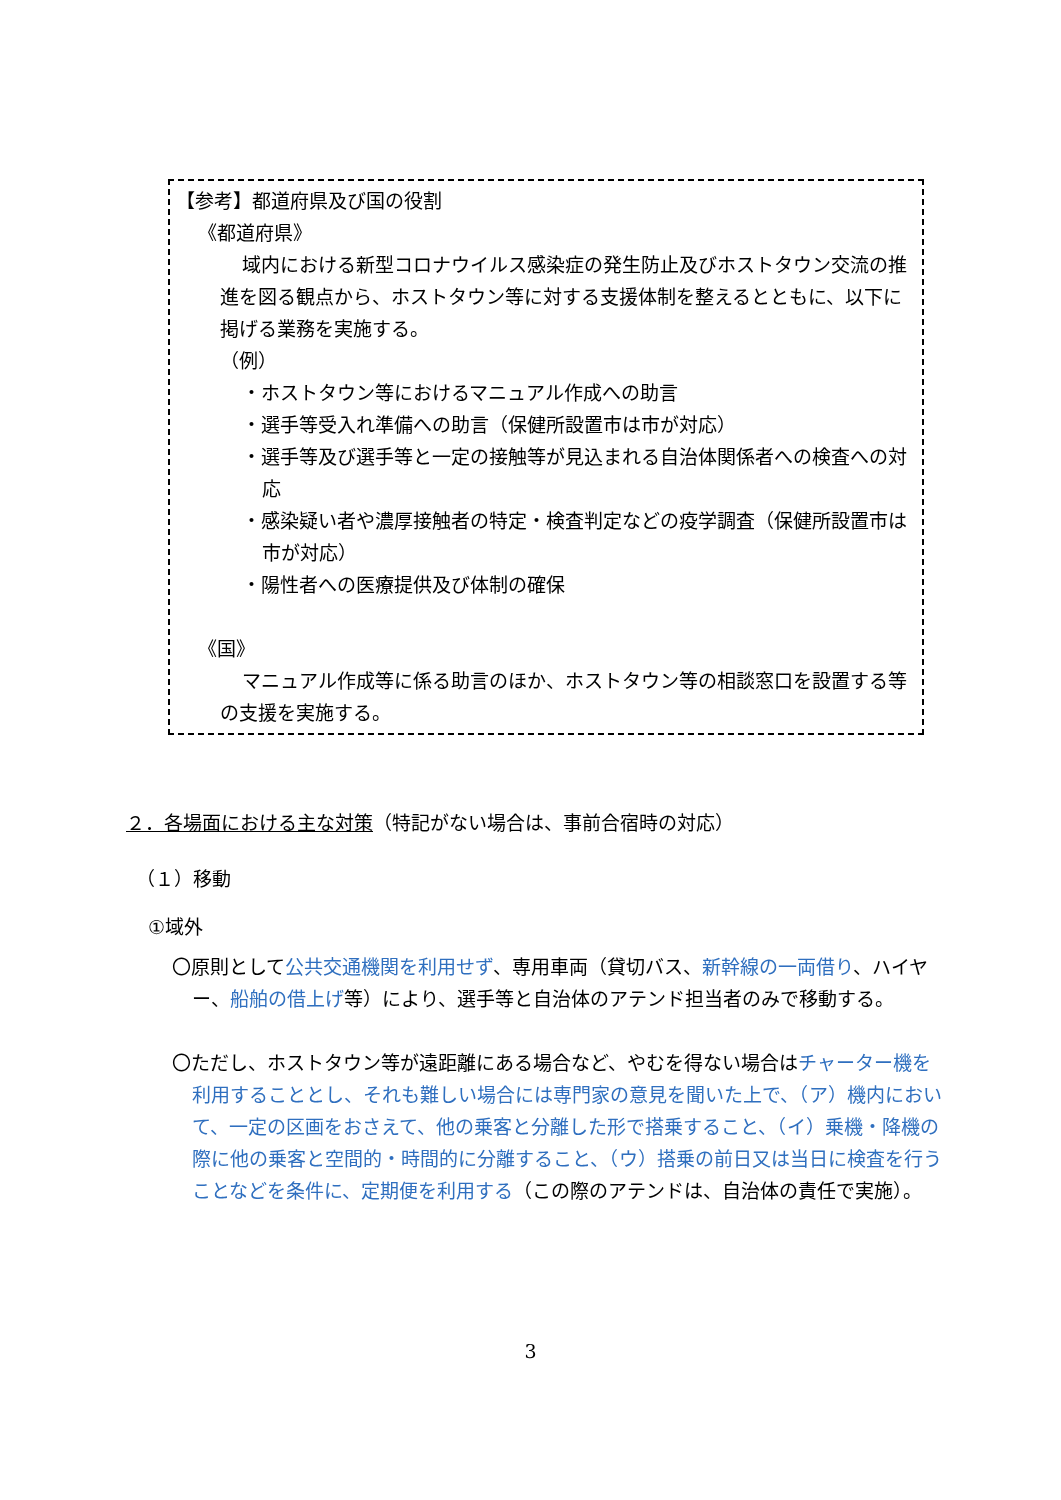【参考】都道府県及び国の役割
《都道府県》
域内における新型コロナウイルス感染症の発生防止及びホストタウン交流の推進を図る観点から、ホストタウン等に対する支援体制を整えるとともに、以下に掲げる業務を実施する。
（例）
・ホストタウン等におけるマニュアル作成への助言
・選手等受入れ準備への助言（保健所設置市は市が対応）
・選手等及び選手等と一定の接触等が見込まれる自治体関係者への検査への対応
・感染疑い者や濃厚接触者の特定・検査判定などの疫学調査（保健所設置市は市が対応）
・陽性者への医療提供及び体制の確保
《国》
マニュアル作成等に係る助言のほか、ホストタウン等の相談窓口を設置する等の支援を実施する。
２．各場面における主な対策（特記がない場合は、事前合宿時の対応）
（１）移動
①域外
〇原則として公共交通機関を利用せず、専用車両（貸切バス、新幹線の一両借り、ハイヤー、船舶の借上げ等）により、選手等と自治体のアテンド担当者のみで移動する。
〇ただし、ホストタウン等が遠距離にある場合など、やむを得ない場合はチャーター機を利用することとし、それも難しい場合には専門家の意見を聞いた上で、（ア）機内において、一定の区画をおさえて、他の乗客と分離した形で搭乗すること、（イ）乗機・降機の際に他の乗客と空間的・時間的に分離すること、（ウ）搭乗の前日又は当日に検査を行うことなどを条件に、定期便を利用する（この際のアテンドは、自治体の責任で実施）。
3